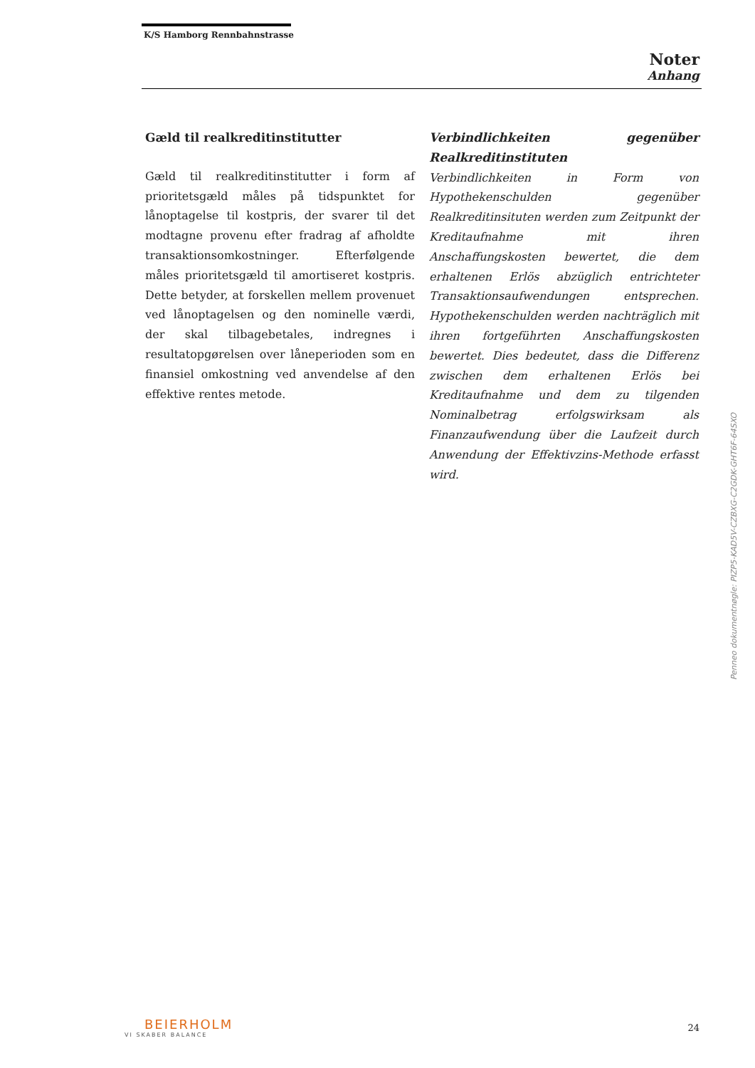K/S Hamborg Rennbahnstrasse
Noter
Anhang
Gæld til realkreditinstitutter
Gæld til realkreditinstitutter i form af prioritetsgæld måles på tidspunktet for lånoptagelse til kostpris, der svarer til det modtagne provenu efter fradrag af afholdte transaktionsomkostninger. Efterfølgende måles prioritetsgæld til amortiseret kostpris. Dette betyder, at forskellen mellem provenuet ved lånoptagelsen og den nominelle værdi, der skal tilbagebetales, indregnes i resultatopgørelsen over låneperioden som en finansiel omkostning ved anvendelse af den effektive rentes metode.
Verbindlichkeiten gegenüber Realkreditinstituten
Verbindlichkeiten in Form von Hypothekenschulden gegenüber Realkreditinsituten werden zum Zeitpunkt der Kreditaufnahme mit ihren Anschaffungskosten bewertet, die dem erhaltenen Erlös abzüglich entrichteter Transaktionsaufwendungen entsprechen. Hypothekenschulden werden nachträglich mit ihren fortgeführten Anschaffungskosten bewertet. Dies bedeutet, dass die Differenz zwischen dem erhaltenen Erlös bei Kreditaufnahme und dem zu tilgenden Nominalbetrag erfolgswirksam als Finanzaufwendung über die Laufzeit durch Anwendung der Effektivzins-Methode erfasst wird.
Penneo dokumentnøgle: PIZP5-KAD5V-CZBXG-C2GDK-GHT6F-64SXO
BEIERHOLM
VI SKABER BALANCE
24